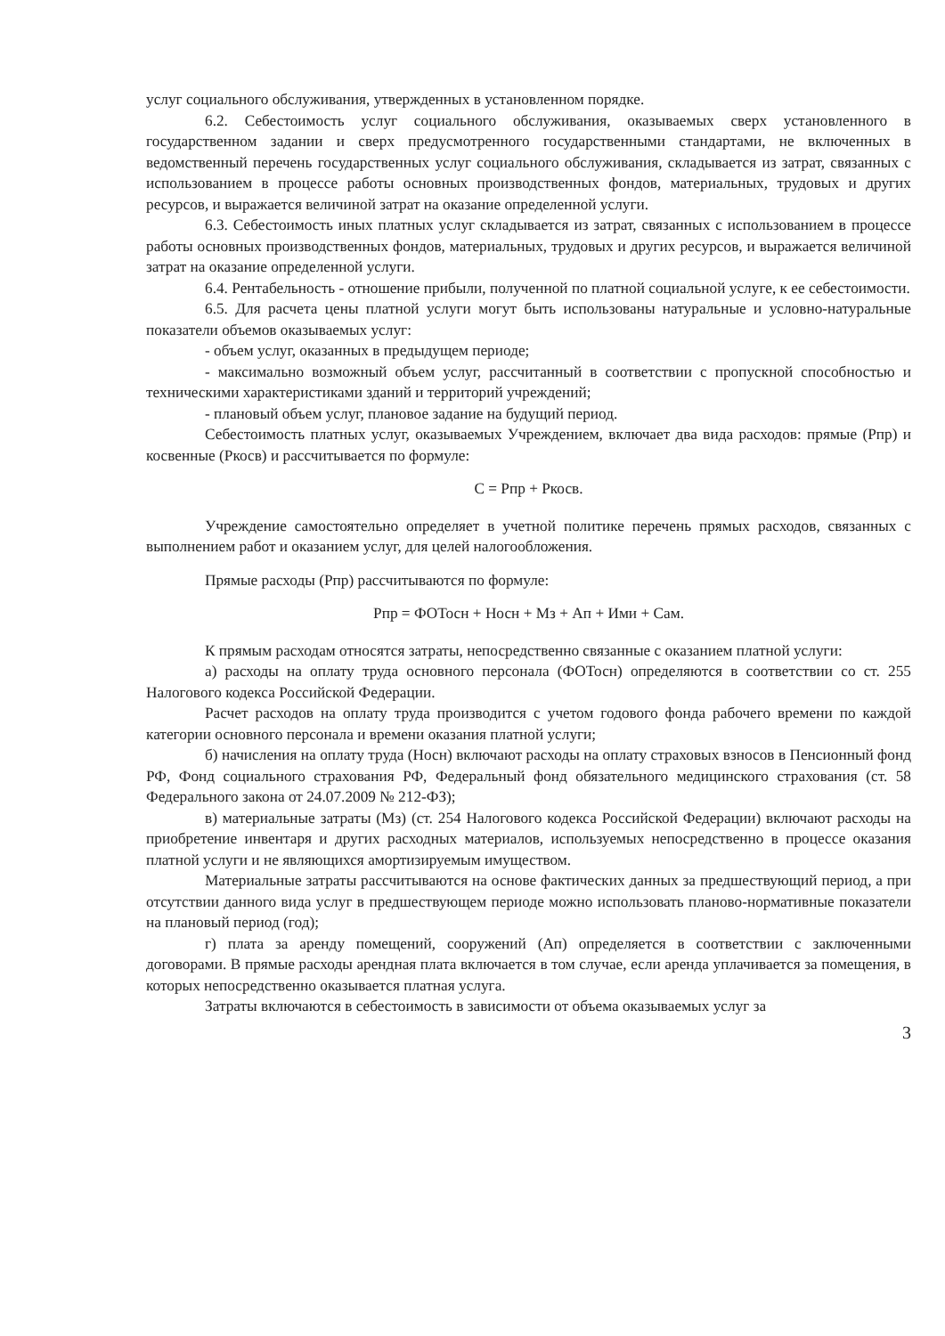услуг социального обслуживания, утвержденных в установленном порядке.
6.2. Себестоимость услуг социального обслуживания, оказываемых сверх установленного в государственном задании и сверх предусмотренного государственными стандартами, не включенных в ведомственный перечень государственных услуг социального обслуживания, складывается из затрат, связанных с использованием в процессе работы основных производственных фондов, материальных, трудовых и других ресурсов, и выражается величиной затрат на оказание определенной услуги.
6.3. Себестоимость иных платных услуг складывается из затрат, связанных с использованием в процессе работы основных производственных фондов, материальных, трудовых и других ресурсов, и выражается величиной затрат на оказание определенной услуги.
6.4. Рентабельность - отношение прибыли, полученной по платной социальной услуге, к ее себестоимости.
6.5. Для расчета цены платной услуги могут быть использованы натуральные и условно-натуральные показатели объемов оказываемых услуг:
- объем услуг, оказанных в предыдущем периоде;
- максимально возможный объем услуг, рассчитанный в соответствии с пропускной способностью и техническими характеристиками зданий и территорий учреждений;
- плановый объем услуг, плановое задание на будущий период.
Себестоимость платных услуг, оказываемых Учреждением, включает два вида расходов: прямые (Рпр) и косвенные (Ркосв) и рассчитывается по формуле:
С = Рпр + Ркосв.
Учреждение самостоятельно определяет в учетной политике перечень прямых расходов, связанных с выполнением работ и оказанием услуг, для целей налогообложения.
Прямые расходы (Рпр) рассчитываются по формуле:
Рпр = ФОТосн + Носн + Мз + Ап + Ими + Сам.
К прямым расходам относятся затраты, непосредственно связанные с оказанием платной услуги:
а) расходы на оплату труда основного персонала (ФОТосн) определяются в соответствии со ст. 255 Налогового кодекса Российской Федерации.
Расчет расходов на оплату труда производится с учетом годового фонда рабочего времени по каждой категории основного персонала и времени оказания платной услуги;
б) начисления на оплату труда (Носн) включают расходы на оплату страховых взносов в Пенсионный фонд РФ, Фонд социального страхования РФ, Федеральный фонд обязательного медицинского страхования (ст. 58 Федерального закона от 24.07.2009 № 212-ФЗ);
в) материальные затраты (Мз) (ст. 254 Налогового кодекса Российской Федерации) включают расходы на приобретение инвентаря и других расходных материалов, используемых непосредственно в процессе оказания платной услуги и не являющихся амортизируемым имуществом.
Материальные затраты рассчитываются на основе фактических данных за предшествующий период, а при отсутствии данного вида услуг в предшествующем периоде можно использовать планово-нормативные показатели на плановый период (год);
г) плата за аренду помещений, сооружений (Ап) определяется в соответствии с заключенными договорами. В прямые расходы арендная плата включается в том случае, если аренда уплачивается за помещения, в которых непосредственно оказывается платная услуга.
Затраты включаются в себестоимость в зависимости от объема оказываемых услуг за
3